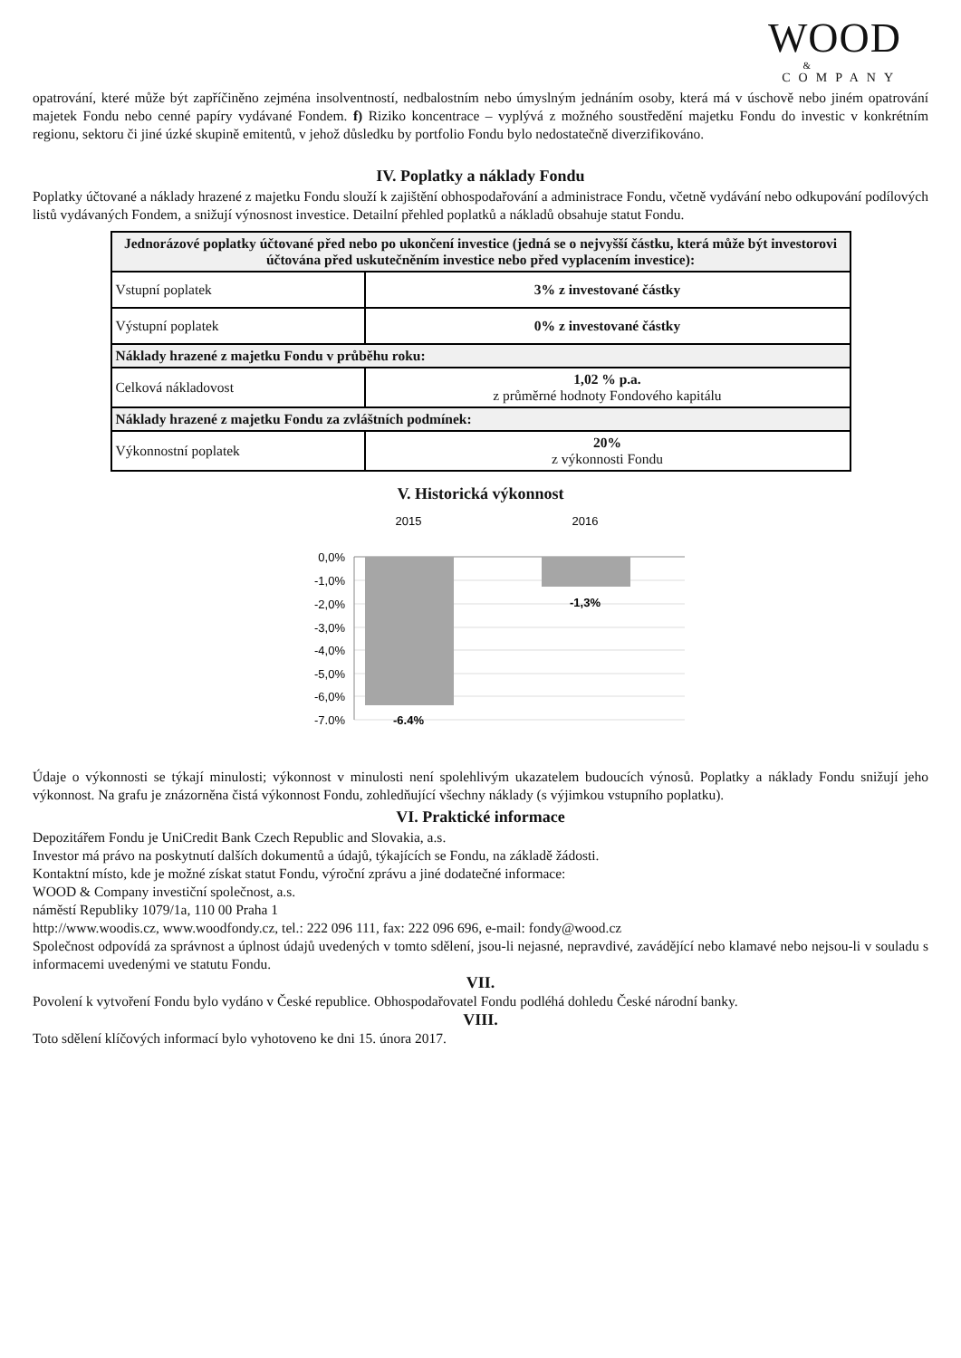WOOD
&
COMPANY
opatrování, které může být zapříčiněno zejména insolventností, nedbalostním nebo úmyslným jednáním osoby, která má v úschově nebo jiném opatrování majetek Fondu nebo cenné papíry vydávané Fondem. f) Riziko koncentrace – vyplývá z možného soustředění majetku Fondu do investic v konkrétním regionu, sektoru či jiné úzké skupině emitentů, v jehož důsledku by portfolio Fondu bylo nedostatečně diverzifikováno.
IV. Poplatky a náklady Fondu
Poplatky účtované a náklady hrazené z majetku Fondu slouží k zajištění obhospodařování a administrace Fondu, včetně vydávání nebo odkupování podílových listů vydávaných Fondem, a snižují výnosnost investice. Detailní přehled poplatků a nákladů obsahuje statut Fondu.
| Jednorázové poplatky účtované před nebo po ukončení investice (jedná se o nejvyšší částku, která může být investorovi účtována před uskutečněním investice nebo před vyplacením investice): | |
| Vstupní poplatek | 3% z investované částky |
| Výstupní poplatek | 0% z investované částky |
| Náklady hrazené z majetku Fondu v průběhu roku: | |
| Celková nákladovost | 1,02 % p.a. z průměrné hodnoty Fondového kapitálu |
| Náklady hrazené z majetku Fondu za zvláštních podmínek: | |
| Výkonnostní poplatek | 20% z výkonnosti Fondu |
V. Historická výkonnost
2015
2016
0,0%
-1,0%
-2,0%
-3,0%
-4,0%
-5,0%
-6,0%
-7,0%
-6,4%
-1,3%
Údaje o výkonnosti se týkají minulosti; výkonnost v minulosti není spolehlivým ukazatelem budoucích výnosů. Poplatky a náklady Fondu snižují jeho výkonnost. Na grafu je znázorněna čistá výkonnost Fondu, zohledňující všechny náklady (s výjimkou vstupního poplatku).
VI. Praktické informace
Depozitářem Fondu je UniCredit Bank Czech Republic and Slovakia, a.s.
Investor má právo na poskytnutí dalších dokumentů a údajů, týkajících se Fondu, na základě žádosti.
Kontaktní místo, kde je možné získat statut Fondu, výroční zprávu a jiné dodatečné informace:
WOOD & Company investiční společnost, a.s.
náměstí Republiky 1079/1a, 110 00 Praha 1
http://www.woodis.cz, www.woodfondy.cz, tel.: 222 096 111, fax: 222 096 696, e-mail: fondy@wood.cz
Společnost odpovídá za správnost a úplnost údajů uvedených v tomto sdělení, jsou-li nejasné, nepravdivé, zavádějící nebo klamavé nebo nejsou-li v souladu s informacemi uvedenými ve statutu Fondu.
VII.
Povolení k vytvoření Fondu bylo vydáno v České republice. Obhospodařovatel Fondu podléhá dohledu České národní banky.
VIII.
Toto sdělení klíčových informací bylo vyhotoveno ke dni 15. února 2017.